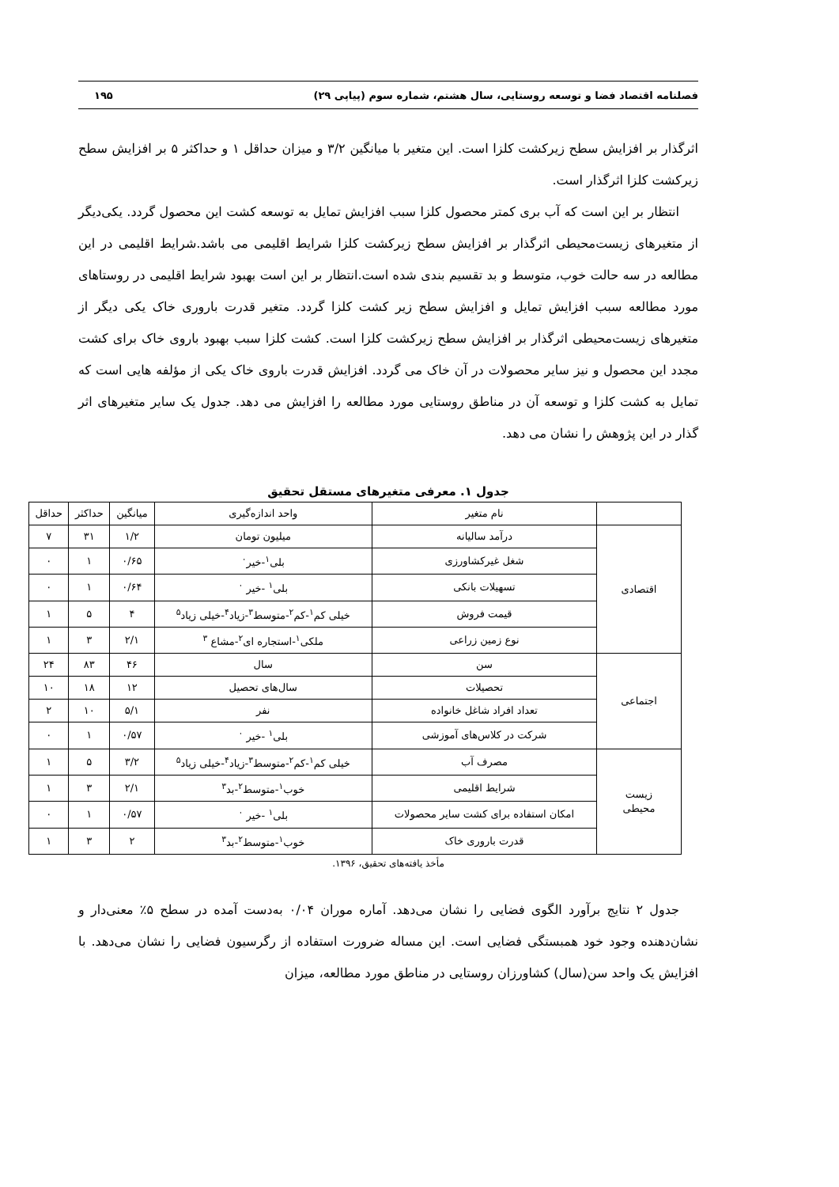فصلنامه اقتصاد فضا و توسعه روستایی، سال هشتم، شماره سوم (پیاپی ۲۹) ۱۹۵
اثرگذار بر افزایش سطح زیرکشت کلزا است. این متغیر با میانگین ۳/۲ و میزان حداقل ۱ و حداکثر ۵ بر افزایش سطح زیرکشت کلزا اثرگذار است.
انتظار بر این است که آب بری کمتر محصول کلزا سبب افزایش تمایل به توسعه کشت این محصول گردد. یکی‌دیگر از متغیرهای زیست‌محیطی اثرگذار بر افزایش سطح زیرکشت کلزا شرایط اقلیمی می باشد.شرایط اقلیمی در این مطالعه در سه حالت خوب، متوسط و بد تقسیم بندی شده است.انتظار بر این است بهبود شرایط اقلیمی در روستاهای مورد مطالعه سبب افزایش تمایل و افزایش سطح زیر کشت کلزا گردد. متغیر قدرت باروری خاک یکی دیگر از متغیرهای زیست‌محیطی اثرگذار بر افزایش سطح زیرکشت کلزا است. کشت کلزا سبب بهبود باروی خاک برای کشت مجدد این محصول و نیز سایر محصولات در آن خاک می گردد. افزایش قدرت باروی خاک یکی از مؤلفه هایی است که تمایل به کشت کلزا و توسعه آن در مناطق روستایی مورد مطالعه را افزایش می دهد. جدول یک سایر متغیرهای اثر گذار در این پژوهش را نشان می دهد.
جدول ۱. معرفی متغیرهای مستقل تحقیق
| | نام متغیر | واحد اندازه‌گیری | میانگین | حداکثر | حداقل |
| --- | --- | --- | --- | --- | --- |
| اقتصادی | درآمد سالیانه | میلیون تومان | ۱/۲ | ۳۱ | ۷ |
| | شغل غیرکشاورزی | بلی<sup>۱</sup>-خیر<sup>۰</sup> | ۰/۶۵ | ۱ | ۰ |
| | تسهیلات بانکی | بلی<sup>۱</sup> -خیر <sup>۰</sup> | ۰/۶۴ | ۱ | ۰ |
| | قیمت فروش | خیلی کم<sup>۱</sup>-کم<sup>۲</sup>-متوسط<sup>۳</sup>-زیاد<sup>۴</sup>-خیلی زیاد<sup>۵</sup> | ۴ | ۵ | ۱ |
| | نوع زمین زراعی | ملکی<sup>۱</sup>-استجاره ای<sup>۲</sup>-مشاع <sup>۳</sup> | ۲/۱ | ۳ | ۱ |
| اجتماعی | سن | سال | ۴۶ | ۸۳ | ۲۴ |
| | تحصیلات | سال‌های تحصیل | ۱۲ | ۱۸ | ۱۰ |
| | تعداد افراد شاغل خانواده | نفر | ۵/۱ | ۱۰ | ۲ |
| | شرکت در کلاس‌های آموزشی | بلی<sup>۱</sup> -خیر <sup>۰</sup> | ۰/۵۷ | ۱ | ۰ |
| زیست محیطی | مصرف آب | خیلی کم<sup>۱</sup>-کم<sup>۲</sup>-متوسط<sup>۳</sup>-زیاد<sup>۴</sup>-خیلی زیاد<sup>۵</sup> | ۳/۲ | ۵ | ۱ |
| | شرایط اقلیمی | خوب<sup>۱</sup>-متوسط<sup>۲</sup>-بد<sup>۳</sup> | ۲/۱ | ۳ | ۱ |
| | امکان استفاده برای کشت سایر محصولات | بلی<sup>۱</sup> -خیر <sup>۰</sup> | ۰/۵۷ | ۱ | ۰ |
| | قدرت باروری خاک | خوب<sup>۱</sup>-متوسط<sup>۲</sup>-بد<sup>۳</sup> | ۲ | ۳ | ۱ |
مأخذ یافته‌های تحقیق، ۱۳۹۶.
جدول ۲ نتایج برآورد الگوی فضایی را نشان می‌دهد. آماره موران ۰/۰۴ به‌دست آمده در سطح ۵٪ معنی‌دار و نشان‌دهنده وجود خود همبستگی فضایی است. این مساله ضرورت استفاده از رگرسیون فضایی را نشان می‌دهد. با افزایش یک واحد سن(سال) کشاورزان روستایی در مناطق مورد مطالعه، میزان